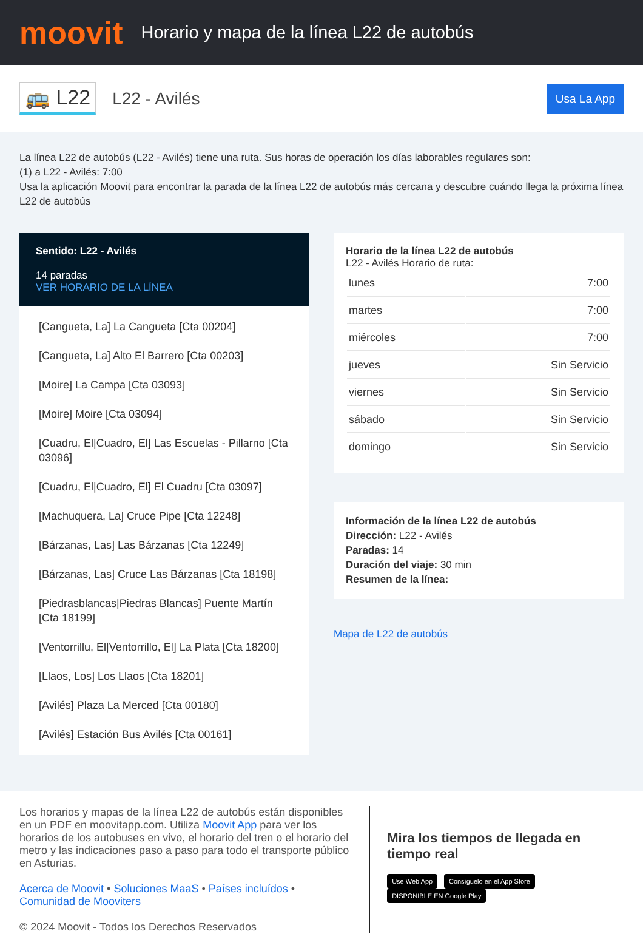moovit
Horario y mapa de la línea L22 de autobús
🚌 L22
L22 - Avilés
Usa La App
La línea L22 de autobús (L22 - Avilés) tiene una ruta. Sus horas de operación los días laborables regulares son:
(1) a L22 - Avilés: 7:00
Usa la aplicación Moovit para encontrar la parada de la línea L22 de autobús más cercana y descubre cuándo llega la próxima línea L22 de autobús
Sentido: L22 - Avilés
14 paradas
VER HORARIO DE LA LÍNEA
[Cangueta, La] La Cangueta [Cta 00204]
[Cangueta, La] Alto El Barrero [Cta 00203]
[Moire] La Campa [Cta 03093]
[Moire] Moire [Cta 03094]
[Cuadru, El|Cuadro, El] Las Escuelas - Pillarno [Cta 03096]
[Cuadru, El|Cuadro, El] El Cuadru [Cta 03097]
[Machuquera, La] Cruce Pipe [Cta 12248]
[Bárzanas, Las] Las Bárzanas [Cta 12249]
[Bárzanas, Las] Cruce Las Bárzanas [Cta 18198]
[Piedrasblancas|Piedras Blancas] Puente Martín [Cta 18199]
[Ventorrillu, El|Ventorrillo, El] La Plata [Cta 18200]
[Llaos, Los] Los Llaos [Cta 18201]
[Avilés] Plaza La Merced [Cta 00180]
[Avilés] Estación Bus Avilés [Cta 00161]
Horario de la línea L22 de autobús
L22 - Avilés Horario de ruta:
| lunes | 7:00 |
| martes | 7:00 |
| miércoles | 7:00 |
| jueves | Sin Servicio |
| viernes | Sin Servicio |
| sábado | Sin Servicio |
| domingo | Sin Servicio |
Información de la línea L22 de autobús
Dirección: L22 - Avilés
Paradas: 14
Duración del viaje: 30 min
Resumen de la línea:
Mapa de L22 de autobús
Los horarios y mapas de la línea L22 de autobús están disponibles en un PDF en moovitapp.com. Utiliza Moovit App para ver los horarios de los autobuses en vivo, el horario del tren o el horario del metro y las indicaciones paso a paso para todo el transporte público en Asturias.
Acerca de Moovit • Soluciones MaaS • Países incluídos • Comunidad de Mooviters
© 2024 Moovit - Todos los Derechos Reservados
Mira los tiempos de llegada en tiempo real
Use Web App Consíguelo en el App Store DISPONIBLE EN Google Play